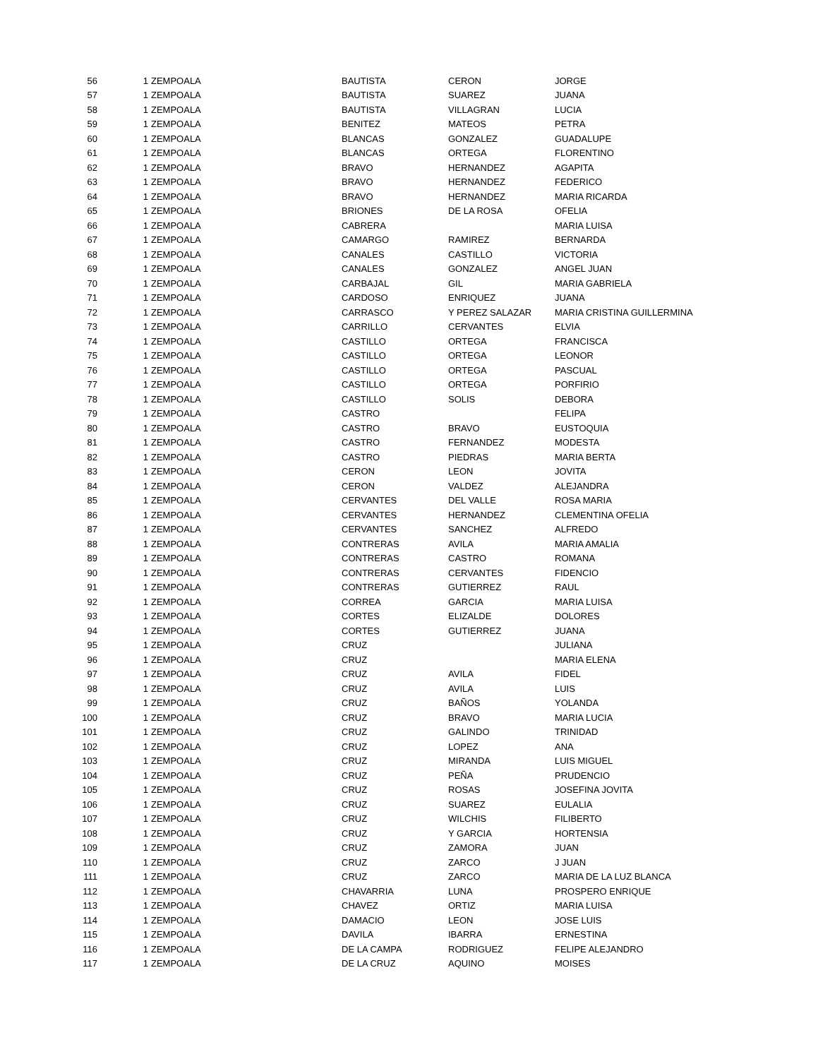| 56 | 1 | ZEMPOALA | BAUTISTA | CERON | JORGE |
| 57 | 1 | ZEMPOALA | BAUTISTA | SUAREZ | JUANA |
| 58 | 1 | ZEMPOALA | BAUTISTA | VILLAGRAN | LUCIA |
| 59 | 1 | ZEMPOALA | BENITEZ | MATEOS | PETRA |
| 60 | 1 | ZEMPOALA | BLANCAS | GONZALEZ | GUADALUPE |
| 61 | 1 | ZEMPOALA | BLANCAS | ORTEGA | FLORENTINO |
| 62 | 1 | ZEMPOALA | BRAVO | HERNANDEZ | AGAPITA |
| 63 | 1 | ZEMPOALA | BRAVO | HERNANDEZ | FEDERICO |
| 64 | 1 | ZEMPOALA | BRAVO | HERNANDEZ | MARIA RICARDA |
| 65 | 1 | ZEMPOALA | BRIONES | DE LA ROSA | OFELIA |
| 66 | 1 | ZEMPOALA | CABRERA | | MARIA LUISA |
| 67 | 1 | ZEMPOALA | CAMARGO | RAMIREZ | BERNARDA |
| 68 | 1 | ZEMPOALA | CANALES | CASTILLO | VICTORIA |
| 69 | 1 | ZEMPOALA | CANALES | GONZALEZ | ANGEL JUAN |
| 70 | 1 | ZEMPOALA | CARBAJAL | GIL | MARIA GABRIELA |
| 71 | 1 | ZEMPOALA | CARDOSO | ENRIQUEZ | JUANA |
| 72 | 1 | ZEMPOALA | CARRASCO | Y PEREZ SALAZAR | MARIA CRISTINA GUILLERMINA |
| 73 | 1 | ZEMPOALA | CARRILLO | CERVANTES | ELVIA |
| 74 | 1 | ZEMPOALA | CASTILLO | ORTEGA | FRANCISCA |
| 75 | 1 | ZEMPOALA | CASTILLO | ORTEGA | LEONOR |
| 76 | 1 | ZEMPOALA | CASTILLO | ORTEGA | PASCUAL |
| 77 | 1 | ZEMPOALA | CASTILLO | ORTEGA | PORFIRIO |
| 78 | 1 | ZEMPOALA | CASTILLO | SOLIS | DEBORA |
| 79 | 1 | ZEMPOALA | CASTRO | | FELIPA |
| 80 | 1 | ZEMPOALA | CASTRO | BRAVO | EUSTOQUIA |
| 81 | 1 | ZEMPOALA | CASTRO | FERNANDEZ | MODESTA |
| 82 | 1 | ZEMPOALA | CASTRO | PIEDRAS | MARIA BERTA |
| 83 | 1 | ZEMPOALA | CERON | LEON | JOVITA |
| 84 | 1 | ZEMPOALA | CERON | VALDEZ | ALEJANDRA |
| 85 | 1 | ZEMPOALA | CERVANTES | DEL VALLE | ROSA MARIA |
| 86 | 1 | ZEMPOALA | CERVANTES | HERNANDEZ | CLEMENTINA OFELIA |
| 87 | 1 | ZEMPOALA | CERVANTES | SANCHEZ | ALFREDO |
| 88 | 1 | ZEMPOALA | CONTRERAS | AVILA | MARIA AMALIA |
| 89 | 1 | ZEMPOALA | CONTRERAS | CASTRO | ROMANA |
| 90 | 1 | ZEMPOALA | CONTRERAS | CERVANTES | FIDENCIO |
| 91 | 1 | ZEMPOALA | CONTRERAS | GUTIERREZ | RAUL |
| 92 | 1 | ZEMPOALA | CORREA | GARCIA | MARIA LUISA |
| 93 | 1 | ZEMPOALA | CORTES | ELIZALDE | DOLORES |
| 94 | 1 | ZEMPOALA | CORTES | GUTIERREZ | JUANA |
| 95 | 1 | ZEMPOALA | CRUZ | | JULIANA |
| 96 | 1 | ZEMPOALA | CRUZ | | MARIA ELENA |
| 97 | 1 | ZEMPOALA | CRUZ | AVILA | FIDEL |
| 98 | 1 | ZEMPOALA | CRUZ | AVILA | LUIS |
| 99 | 1 | ZEMPOALA | CRUZ | BAÑOS | YOLANDA |
| 100 | 1 | ZEMPOALA | CRUZ | BRAVO | MARIA LUCIA |
| 101 | 1 | ZEMPOALA | CRUZ | GALINDO | TRINIDAD |
| 102 | 1 | ZEMPOALA | CRUZ | LOPEZ | ANA |
| 103 | 1 | ZEMPOALA | CRUZ | MIRANDA | LUIS MIGUEL |
| 104 | 1 | ZEMPOALA | CRUZ | PEÑA | PRUDENCIO |
| 105 | 1 | ZEMPOALA | CRUZ | ROSAS | JOSEFINA JOVITA |
| 106 | 1 | ZEMPOALA | CRUZ | SUAREZ | EULALIA |
| 107 | 1 | ZEMPOALA | CRUZ | WILCHIS | FILIBERTO |
| 108 | 1 | ZEMPOALA | CRUZ | Y GARCIA | HORTENSIA |
| 109 | 1 | ZEMPOALA | CRUZ | ZAMORA | JUAN |
| 110 | 1 | ZEMPOALA | CRUZ | ZARCO | J JUAN |
| 111 | 1 | ZEMPOALA | CRUZ | ZARCO | MARIA DE LA LUZ BLANCA |
| 112 | 1 | ZEMPOALA | CHAVARRIA | LUNA | PROSPERO ENRIQUE |
| 113 | 1 | ZEMPOALA | CHAVEZ | ORTIZ | MARIA LUISA |
| 114 | 1 | ZEMPOALA | DAMACIO | LEON | JOSE LUIS |
| 115 | 1 | ZEMPOALA | DAVILA | IBARRA | ERNESTINA |
| 116 | 1 | ZEMPOALA | DE LA CAMPA | RODRIGUEZ | FELIPE ALEJANDRO |
| 117 | 1 | ZEMPOALA | DE LA CRUZ | AQUINO | MOISES |